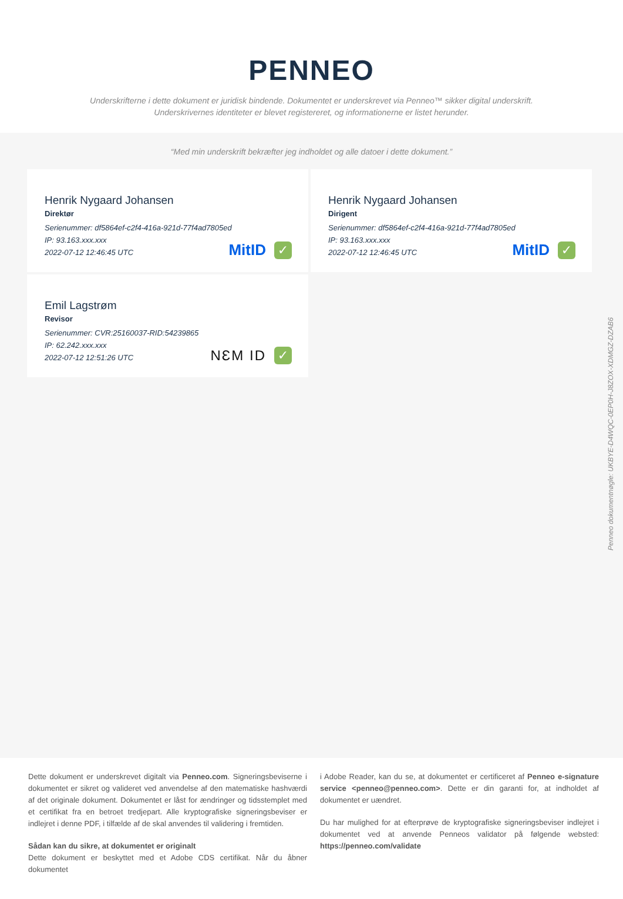PENNEO
Underskrifterne i dette dokument er juridisk bindende. Dokumentet er underskrevet via Penneo™ sikker digital underskrift.
Underskrivernes identiteter er blevet registereret, og informationerne er listet herunder.
“Med min underskrift bekræfter jeg indholdet og alle datoer i dette dokument.”
Henrik Nygaard Johansen
Direktør
Serienummer: df5864ef-c2f4-416a-921d-77f4ad7805ed
IP: 93.163.xxx.xxx
2022-07-12 12:46:45 UTC
MitID ✓
Henrik Nygaard Johansen
Dirigent
Serienummer: df5864ef-c2f4-416a-921d-77f4ad7805ed
IP: 93.163.xxx.xxx
2022-07-12 12:46:45 UTC
MitID ✓
Emil Lagstrøm
Revisor
Serienummer: CVR:25160037-RID:54239865
IP: 62.242.xxx.xxx
2022-07-12 12:51:26 UTC
NƐM ID ✓
Penneo dokumentnøgle: UKBYE-D4WQC-0EP0H-J8ZOX-XDMGZ-DZAB6
Dette dokument er underskrevet digitalt via Penneo.com. Signeringsbeviserne i dokumentet er sikret og valideret ved anvendelse af den matematiske hashværdi af det originale dokument. Dokumentet er låst for ændringer og tidsstemplet med et certifikat fra en betroet tredjepart. Alle kryptografiske signeringsbeviser er indlejret i denne PDF, i tilfælde af de skal anvendes til validering i fremtiden.
Sådan kan du sikre, at dokumentet er originalt
Dette dokument er beskyttet med et Adobe CDS certifikat. Når du åbner dokumentet
i Adobe Reader, kan du se, at dokumentet er certificeret af Penneo e-signature service <penneo@penneo.com>. Dette er din garanti for, at indholdet af dokumentet er uændret.
Du har mulighed for at efterprøve de kryptografiske signeringsbeviser indlejret i dokumentet ved at anvende Penneos validator på følgende websted: https://penneo.com/validate